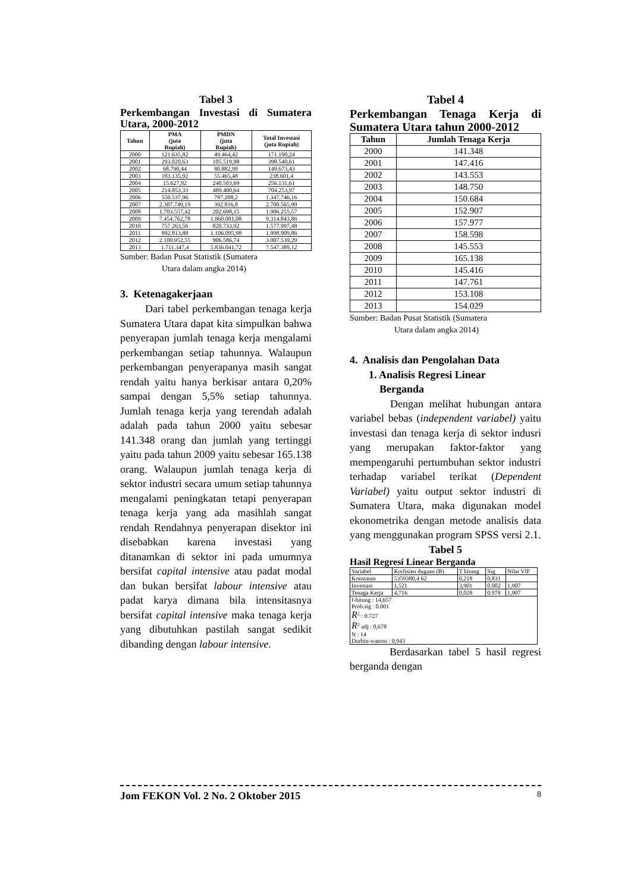Tabel 3
Perkembangan Investasi di Sumatera Utara, 2000-2012
| Tahun | PMA (juta Rupiah) | PMDN (juta Rupiah) | Total Investasi (juta Rupiah) |
| --- | --- | --- | --- |
| 2000 | 121.635,82 | 49.464,42 | 171.100,24 |
| 2001 | 293.020,63 | 105.519,98 | 398.540,61 |
| 2002 | 68.790,44 | 80.882,99 | 149.673,43 |
| 2003 | 183.135,92 | 55.465,48 | 238.601,4 |
| 2004 | 15.627,92 | 240.503,69 | 256.131,61 |
| 2005 | 214.853,33 | 489.400,64 | 704.253,97 |
| 2006 | 550.537,96 | 797.208,2 | 1.347.746,16 |
| 2007 | 2.307.749,19 | 392.816,8 | 2.700.565,99 |
| 2008 | 1.703.557,42 | 202.698,15 | 1.906.255,57 |
| 2009 | 7.454.762,78 | 1.860.081,08 | 9.314.843,86 |
| 2010 | 757.263,56 | 820.733,92 | 1.577.997,48 |
| 2011 | 892.813,88 | 1.106.095,98 | 1.998.909,86 |
| 2012 | 2.100.952,55 | 906.586,74 | 3.007.539,29 |
| 2013 | 1.711.347,4 | 5.836.041,72 | 7.547.389,12 |
Sumber: Badan Pusat Statistik (Sumatera
Utara dalam angka 2014)
3. Ketenagakerjaan
Dari tabel perkembangan tenaga kerja Sumatera Utara dapat kita simpulkan bahwa penyerapan jumlah tenaga kerja mengalami perkembangan setiap tahunnya. Walaupun perkembangan penyerapanya masih sangat rendah yaitu hanya berkisar antara 0,20% sampai dengan 5,5% setiap tahunnya. Jumlah tenaga kerja yang terendah adalah adalah pada tahun 2000 yaitu sebesar 141.348 orang dan jumlah yang tertinggi yaitu pada tahun 2009 yaitu sebesar 165.138 orang. Walaupun jumlah tenaga kerja di sektor industri secara umum setiap tahunnya mengalami peningkatan tetapi penyerapan tenaga kerja yang ada masihlah sangat rendah Rendahnya penyerapan disektor ini disebabkan karena investasi yang ditanamkan di sektor ini pada umumnya bersifat capital intensive atau padat modal dan bukan bersifat labour intensive atau padat karya dimana bila intensitasnya bersifat capital intensive maka tenaga kerja yang dibutuhkan pastilah sangat sedikit dibanding dengan labour intensive.
Tabel 4
Perkembangan Tenaga Kerja di Sumatera Utara tahun 2000-2012
| Tahun | Jumlah Tenaga Kerja |
| --- | --- |
| 2000 | 141.348 |
| 2001 | 147.416 |
| 2002 | 143.553 |
| 2003 | 148.750 |
| 2004 | 150.684 |
| 2005 | 152.907 |
| 2006 | 157.977 |
| 2007 | 158.598 |
| 2008 | 145.553 |
| 2009 | 165.138 |
| 2010 | 145.416 |
| 2011 | 147.761 |
| 2012 | 153.108 |
| 2013 | 154.029 |
Sumber: Badan Pusat Statistik (Sumatera
Utara dalam angka 2014)
4. Analisis dan Pengolahan Data
1. Analisis Regresi Linear
Berganda
Dengan melihat hubungan antara variabel bebas (independent variabel) yaitu investasi dan tenaga kerja di sektor indusri yang merupakan faktor-faktor yang mempengaruhi pertumbuhan sektor industri terhadap variabel terikat (Dependent Variabel) yaitu output sektor industri di Sumatera Utara, maka digunakan model ekonometrika dengan metode analisis data yang menggunakan program SPSS versi 2.1.
Tabel 5
Hasil Regresi Linear Berganda
| Variabel | Koifisien dugaan (B) | T hitung | Sig | Nilai VIF |
| Konstanta | 5359380,4 62 | 0,218 | 0,831 | |
| Investasi | 1,521 | 3,901 | 0.002 | 1,907 |
| Tenaga Kerja | 4,716 | 0,028 | 0.978 | 1,907 |
| f-hitung : 14,657 Prob.sig : 0.001 R<sup>2</sup> : 0.727 R<sup>2</sup> adj : 0,678 N : 14 Durbin-watson : 0,943 | | | | |
Berdasarkan tabel 5 hasil regresi berganda dengan
Jom FEKON Vol. 2 No. 2 Oktober 2015 8